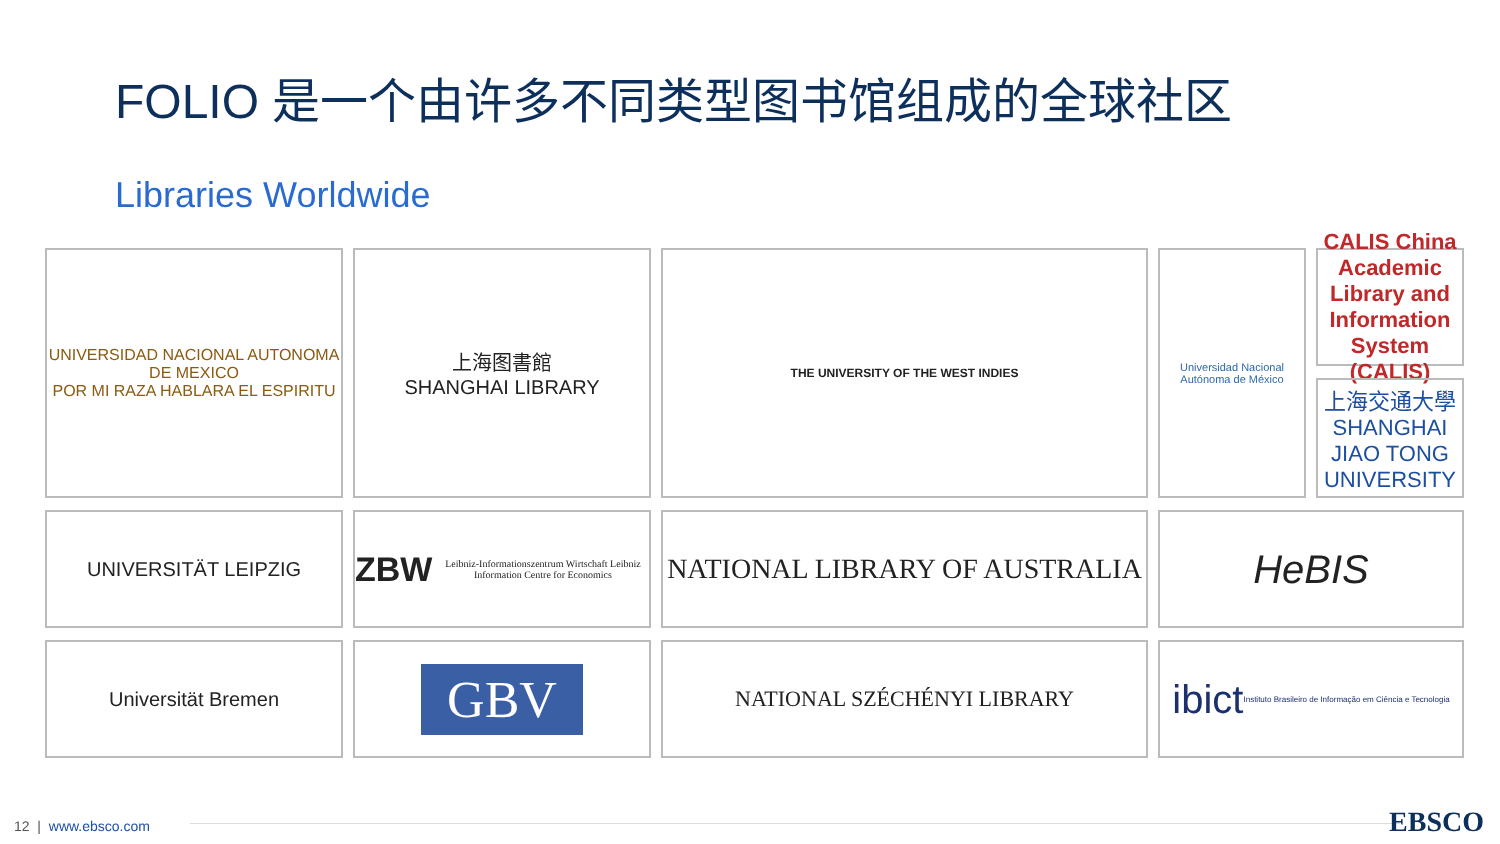FOLIO 是一个由许多不同类型图书馆组成的全球社区
Libraries Worldwide
UNIVERSIDAD NACIONAL AUTONOMA DE MEXICO
POR MI RAZA HABLARA EL ESPIRITU
上海图書館
SHANGHAI LIBRARY
CALIS China Academic Library and Information System (CALIS)
THE UNIVERSITY OF THE WEST INDIES
Universidad Nacional Autónoma de México
上海交通大學
SHANGHAI JIAO TONG UNIVERSITY
UNIVERSITÄT LEIPZIG
ZBW Leibniz-Informationszentrum Wirtschaft Leibniz Information Centre for Economics
NATIONAL LIBRARY OF AUSTRALIA
HeBIS
Universität Bremen
GBV
NATIONAL SZÉCHÉNYI LIBRARY
ibict
Instituto Brasileiro de Informação em Ciência e Tecnologia
12 | www.ebsco.com EBSCO